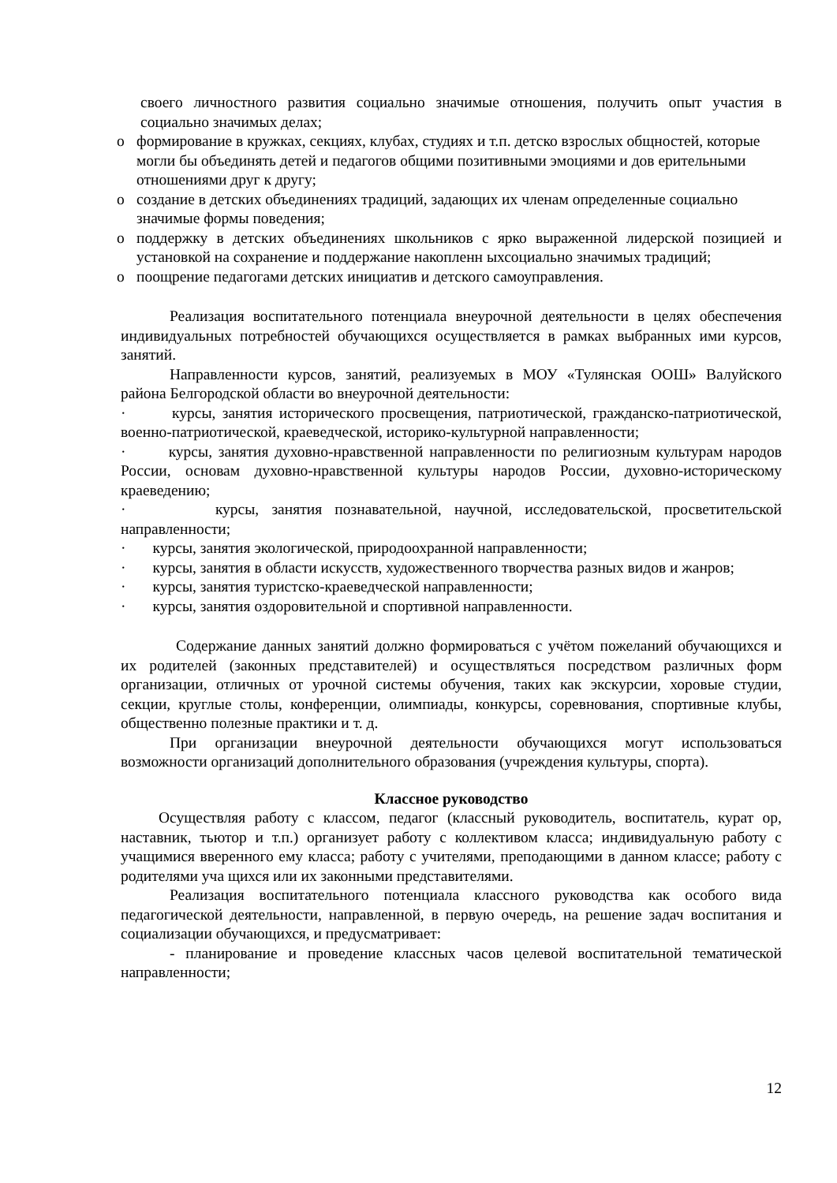своего личностного развития социально значимые отношения, получить опыт участия в социально значимых делах;
o формирование в кружках, секциях, клубах, студиях и т.п. детско взрослых общностей, которые могли бы объединять детей и педагогов общими позитивными эмоциями и дов ерительными отношениями друг к другу;
o создание в детских объединениях традиций, задающих их членам определенные социально значимые формы поведения;
o поддержку в детских объединениях школьников с ярко выраженной лидерской позицией и установкой на сохранение и поддержание накопленн ыхсоциально значимых традиций;
o поощрение педагогами детских инициатив и детского самоуправления.
Реализация воспитательного потенциала внеурочной деятельности в целях обеспечения индивидуальных потребностей обучающихся осуществляется в рамках выбранных ими курсов, занятий.
Направленности курсов, занятий, реализуемых в МОУ «Тулянская ООШ» Валуйского района Белгородской области во внеурочной деятельности:
· курсы, занятия исторического просвещения, патриотической, гражданско-патриотической, военно-патриотической, краеведческой, историко-культурной направленности;
· курсы, занятия духовно-нравственной направленности по религиозным культурам народов России, основам духовно-нравственной культуры народов России, духовно-историческому краеведению;
· курсы, занятия познавательной, научной, исследовательской, просветительской направленности;
· курсы, занятия экологической, природоохранной направленности;
· курсы, занятия в области искусств, художественного творчества разных видов и жанров;
· курсы, занятия туристско-краеведческой направленности;
· курсы, занятия оздоровительной и спортивной направленности.
Содержание данных занятий должно формироваться с учётом пожеланий обучающихся и их родителей (законных представителей) и осуществляться посредством различных форм организации, отличных от урочной системы обучения, таких как экскурсии, хоровые студии, секции, круглые столы, конференции, олимпиады, конкурсы, соревнования, спортивные клубы, общественно полезные практики и т. д.
При организации внеурочной деятельности обучающихся могут использоваться возможности организаций дополнительного образования (учреждения культуры, спорта).
Классное руководство
Осуществляя работу с классом, педагог (классный руководитель, воспитатель, курат ор, наставник, тьютор и т.п.) организует работу с коллективом класса; индивидуальную работу с учащимися вверенного ему класса; работу с учителями, преподающими в данном классе; работу с родителями уча щихся или их законными представителями.
Реализация воспитательного потенциала классного руководства как особого вида педагогической деятельности, направленной, в первую очередь, на решение задач воспитания и социализации обучающихся, и предусматривает:
- планирование и проведение классных часов целевой воспитательной тематической направленности;
12